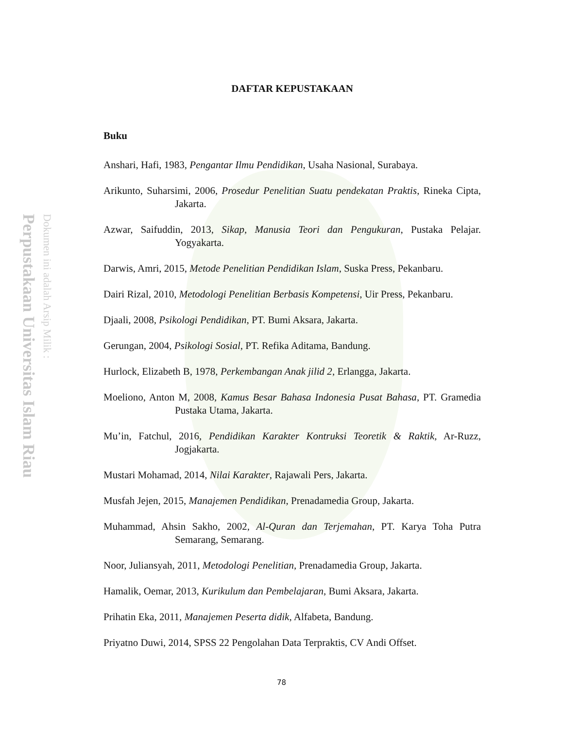Perpustakaan Universitas Islam Riau
Dokumen ini adalah Arsip Milik :
DAFTAR KEPUSTAKAAN
Buku
Anshari, Hafi, 1983, Pengantar Ilmu Pendidikan, Usaha Nasional, Surabaya.
Arikunto, Suharsimi, 2006, Prosedur Penelitian Suatu pendekatan Praktis, Rineka Cipta, Jakarta.
Azwar, Saifuddin, 2013, Sikap, Manusia Teori dan Pengukuran, Pustaka Pelajar. Yogyakarta.
Darwis, Amri, 2015, Metode Penelitian Pendidikan Islam, Suska Press, Pekanbaru.
Dairi Rizal, 2010, Metodologi Penelitian Berbasis Kompetensi, Uir Press, Pekanbaru.
Djaali, 2008, Psikologi Pendidikan, PT. Bumi Aksara, Jakarta.
Gerungan, 2004, Psikologi Sosial, PT. Refika Aditama, Bandung.
Hurlock, Elizabeth B, 1978, Perkembangan Anak jilid 2, Erlangga, Jakarta.
Moeliono, Anton M, 2008, Kamus Besar Bahasa Indonesia Pusat Bahasa, PT. Gramedia Pustaka Utama, Jakarta.
Mu’in, Fatchul, 2016, Pendidikan Karakter Kontruksi Teoretik & Raktik, Ar-Ruzz, Jogjakarta.
Mustari Mohamad, 2014, Nilai Karakter, Rajawali Pers, Jakarta.
Musfah Jejen, 2015, Manajemen Pendidikan, Prenadamedia Group, Jakarta.
Muhammad, Ahsin Sakho, 2002, Al-Quran dan Terjemahan, PT. Karya Toha Putra Semarang, Semarang.
Noor, Juliansyah, 2011, Metodologi Penelitian, Prenadamedia Group, Jakarta.
Hamalik, Oemar, 2013, Kurikulum dan Pembelajaran, Bumi Aksara, Jakarta.
Prihatin Eka, 2011, Manajemen Peserta didik, Alfabeta, Bandung.
Priyatno Duwi, 2014, SPSS 22 Pengolahan Data Terpraktis, CV Andi Offset.
78